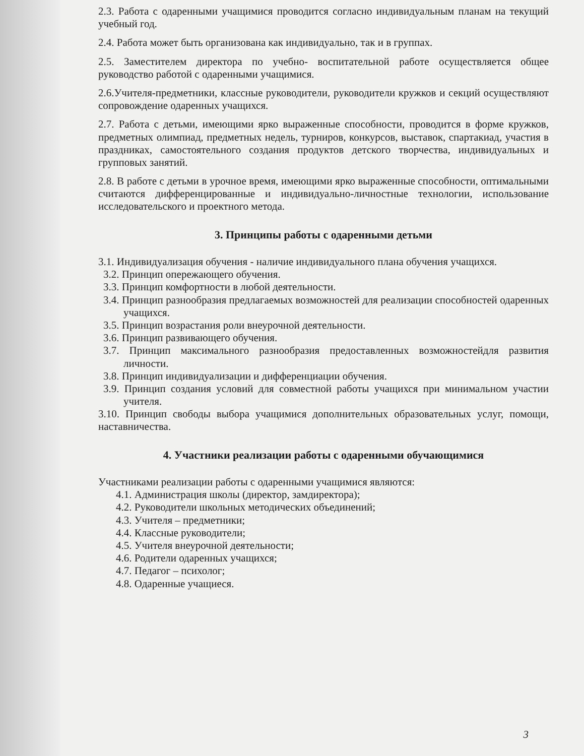2.3. Работа с одаренными учащимися проводится согласно индивидуальным планам на текущий учебный год.
2.4. Работа может быть организована как индивидуально, так и в группах.
2.5. Заместителем директора по учебно- воспитательной работе осуществляется общее руководство работой с одаренными учащимися.
2.6.Учителя-предметники, классные руководители, руководители кружков и секций осуществляют сопровождение одаренных учащихся.
2.7. Работа с детьми, имеющими ярко выраженные способности, проводится в форме кружков, предметных олимпиад, предметных недель, турниров, конкурсов, выставок, спартакиад, участия в праздниках, самостоятельного создания продуктов детского творчества, индивидуальных и групповых занятий.
2.8. В работе с детьми в урочное время, имеющими ярко выраженные способности, оптимальными считаются дифференцированные и индивидуально-личностные технологии, использование исследовательского и проектного метода.
3. Принципы работы с одаренными детьми
3.1. Индивидуализация обучения - наличие индивидуального плана обучения учащихся.
3.2. Принцип опережающего обучения.
3.3. Принцип комфортности в любой деятельности.
3.4. Принцип разнообразия предлагаемых возможностей для реализации способностей одаренных учащихся.
3.5. Принцип возрастания роли внеурочной деятельности.
3.6. Принцип развивающего обучения.
3.7. Принцип максимального разнообразия предоставленных возможностейдля развития личности.
3.8. Принцип индивидуализации и дифференциации обучения.
3.9. Принцип создания условий для совместной работы учащихся при минимальном участии учителя.
3.10. Принцип свободы выбора учащимися дополнительных образовательных услуг, помощи, наставничества.
4. Участники реализации работы с одаренными обучающимися
Участниками реализации работы с одаренными учащимися являются:
4.1. Администрация школы (директор, замдиректора);
4.2. Руководители школьных методических объединений;
4.3. Учителя – предметники;
4.4. Классные руководители;
4.5. Учителя внеурочной деятельности;
4.6. Родители одаренных учащихся;
4.7. Педагог – психолог;
4.8. Одаренные учащиеся.
3